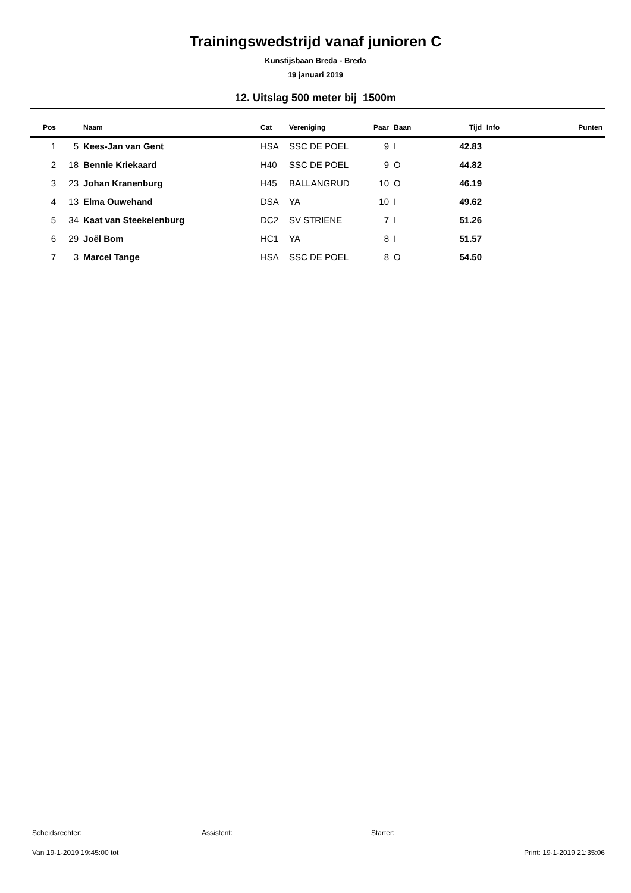Trainingswedstrijd vanaf junioren C
Kunstijsbaan Breda - Breda
19 januari 2019
12. Uitslag 500 meter bij 1500m
| Pos | | Naam | Cat | Vereniging | Paar | Baan | Tijd | Info | Punten |
| --- | --- | --- | --- | --- | --- | --- | --- | --- | --- |
| 1 | 5 | Kees-Jan van Gent | HSA | SSC DE POEL | 9 | I | 42.83 | | |
| 2 | 18 | Bennie Kriekaard | H40 | SSC DE POEL | 9 | O | 44.82 | | |
| 3 | 23 | Johan Kranenburg | H45 | BALLANGRUD | 10 | O | 46.19 | | |
| 4 | 13 | Elma Ouwehand | DSA | YA | 10 | I | 49.62 | | |
| 5 | 34 | Kaat van Steekelenburg | DC2 | SV STRIENE | 7 | I | 51.26 | | |
| 6 | 29 | Joël Bom | HC1 | YA | 8 | I | 51.57 | | |
| 7 | 3 | Marcel Tange | HSA | SSC DE POEL | 8 | O | 54.50 | | |
Scheidsrechter: Assistent: Starter:
Van 19-1-2019 19:45:00 tot Print: 19-1-2019 21:35:06